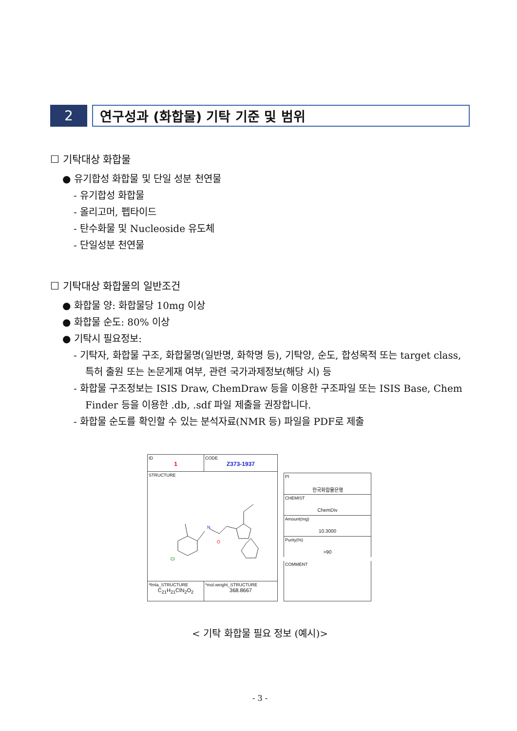2 연구성과 (화합물) 기탁 기준 및 범위
☐ 기탁대상 화합물
● 유기합성 화합물 및 단일 성분 천연물
- 유기합성 화합물
- 올리고머, 펩타이드
- 탄수화물 및 Nucleoside 유도체
- 단일성분 천연물
☐ 기탁대상 화합물의 일반조건
● 화합물 양: 화합물당 10mg 이상
● 화합물 순도: 80% 이상
● 기탁시 필요정보:
- 기탁자, 화합물 구조, 화합물명(일반명, 화학명 등), 기탁양, 순도, 합성목적 또는 target class, 특허 출원 또는 논문게재 여부, 관련 국가과제정보(해당 시) 등
- 화합물 구조정보는 ISIS Draw, ChemDraw 등을 이용한 구조파일 또는 ISIS Base, Chem Finder 등을 이용한 .db, .sdf 파일 제출을 권장합니다.
- 화합물 순도를 확인할 수 있는 분석자료(NMR 등) 파일을 PDF로 제출
| ID 1 | CODE Z373-1937 |
| STRUCTURE N O Cl | |
| *fmla_STRUCTURE C<sub>21</sub>H<sub>21</sub>ClN<sub>2</sub>O<sub>2</sub> | *mol.weight_STRUCTURE 368.8667 |
| PI 한국화합물은행 |
| CHEMIST ChemDiv |
| Amount(mg) 10.3000 |
| Purity(%) >90 |
| COMMENT |
< 기탁 화합물 필요 정보 (예시)>
- 3 -